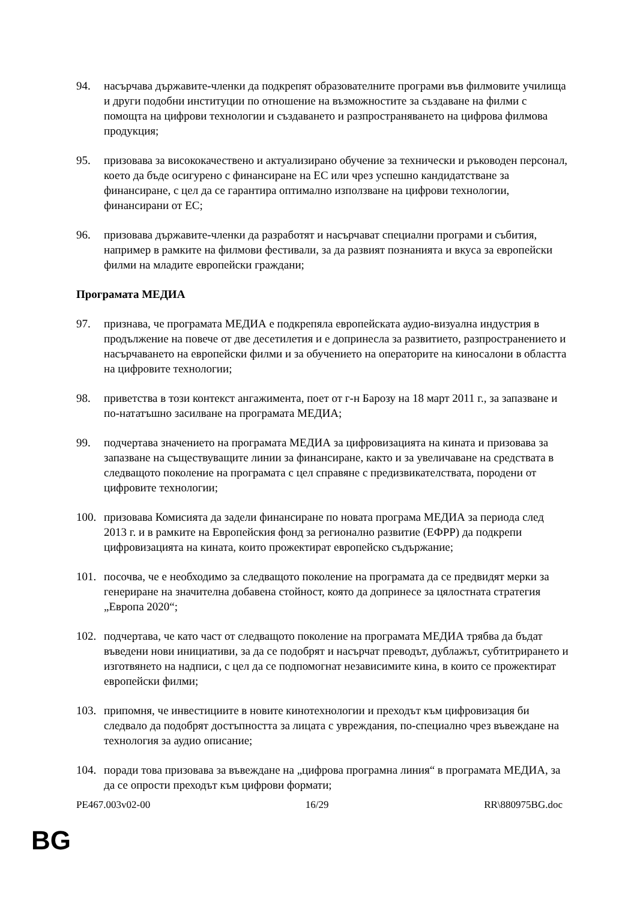94. насърчава държавите-членки да подкрепят образователните програми във филмовите училища и други подобни институции по отношение на възможностите за създаване на филми с помощта на цифрови технологии и създаването и разпространяването на цифрова филмова продукция;
95. призовава за висококачествено и актуализирано обучение за технически и ръководен персонал, което да бъде осигурено с финансиране на ЕС или чрез успешно кандидатстване за финансиране, с цел да се гарантира оптимално използване на цифрови технологии, финансирани от ЕС;
96. призовава държавите-членки да разработят и насърчават специални програми и събития, например в рамките на филмови фестивали, за да развият познанията и вкуса за европейски филми на младите европейски граждани;
Програмата МЕДИА
97. признава, че програмата МЕДИА е подкрепяла европейската аудио-визуална индустрия в продължение на повече от две десетилетия и е допринесла за развитието, разпространението и насърчаването на европейски филми и за обучението на операторите на киносалони в областта на цифровите технологии;
98. приветства в този контекст ангажимента, поет от г-н Барозу на 18 март 2011 г., за запазване и по-нататъшно засилване на програмата МЕДИА;
99. подчертава значението на програмата МЕДИА за цифровизацията на кината и призовава за запазване на съществуващите линии за финансиране, както и за увеличаване на средствата в следващото поколение на програмата с цел справяне с предизвикателствата, породени от цифровите технологии;
100. призовава Комисията да задели финансиране по новата програма МЕДИА за периода след 2013 г. и в рамките на Европейския фонд за регионално развитие (ЕФРР) да подкрепи цифровизацията на кината, които прожектират европейско съдържание;
101. посочва, че е необходимо за следващото поколение на програмата да се предвидят мерки за генериране на значителна добавена стойност, която да допринесе за цялостната стратегия „Европа 2020“;
102. подчертава, че като част от следващото поколение на програмата МЕДИА трябва да бъдат въведени нови инициативи, за да се подобрят и насърчат преводът, дублажът, субтитрирането и изготвянето на надписи, с цел да се подпомогнат независимите кина, в които се прожектират европейски филми;
103. припомня, че инвестициите в новите кинотехнологии и преходът към цифровизация би следвало да подобрят достъпността за лицата с увреждания, по-специално чрез въвеждане на технология за аудио описание;
104. поради това призовава за въвеждане на „цифрова програмна линия“ в програмата МЕДИА, за да се опрости преходът към цифрови формати;
PE467.003v02-00 16/29 RR\880975BG.doc
BG